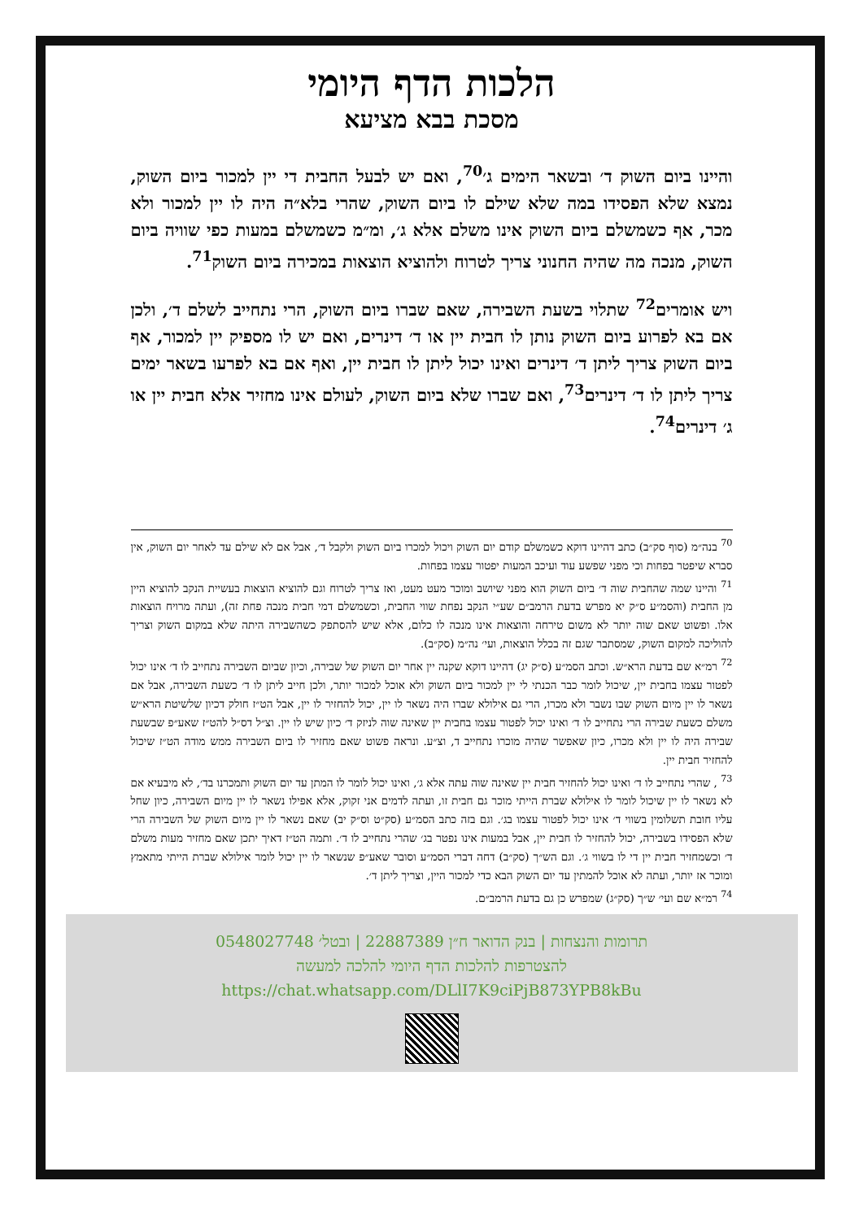הלכות הדף היומי
מסכת בבא מציעא
והיינו ביום השוק ד׳ ובשאר הימים ג׳<sup>70</sup>, ואם יש לבעל החבית די יין למכור ביום השוק, נמצא שלא הפסידו במה שלא שילם לו ביום השוק, שהרי בלא״ה היה לו יין למכור ולא מכר, אף כשמשלם ביום השוק אינו משלם אלא ג׳, ומ״מ כשמשלם במעות כפי שוויה ביום השוק, מנכה מה שהיה החנוני צריך לטרוח ולהוציא הוצאות במכירה ביום השוק<sup>71</sup>.
ויש אומרים<sup>72</sup> שתלוי בשעת השבירה, שאם שברו ביום השוק, הרי נתחייב לשלם ד׳, ולכן אם בא לפרוע ביום השוק נותן לו חבית יין או ד׳ דינרים, ואם יש לו מספיק יין למכור, אף ביום השוק צריך ליתן ד׳ דינרים ואינו יכול ליתן לו חבית יין, ואף אם בא לפרעו בשאר ימים צריך ליתן לו ד׳ דינרים<sup>73</sup>, ואם שברו שלא ביום השוק, לעולם אינו מחזיר אלא חבית יין או ג׳ דינרים<sup>74</sup>.
<sup>70</sup> בנה״מ (סוף סק״ב) כתב דהיינו דוקא כשמשלם קודם יום השוק ויכול למכרו ביום השוק ולקבל ד׳, אבל אם לא שילם עד לאחר יום השוק, אין סברא שיפטר בפחות וכי מפני שפשע עוד ועיכב המעות יפטור עצמו בפחות.
<sup>71</sup> והיינו שמה שהחבית שוה ד׳ ביום השוק הוא מפני שיושב ומוכר מעט מעט, ואז צריך לטרוח וגם להוציא הוצאות בעשיית הנקב להוציא היין מן החבית (והסמ״ע ס״ק יא מפרש בדעת הרמב״ם שע״י הנקב נפחת שווי החבית, וכשמשלם דמי חבית מנכה פחת זה), ועתה מרויח הוצאות אלו. ופשוט שאם שוה יותר לא משום טירחה והוצאות אינו מנכה לו כלום, אלא שיש להסתפק כשהשבירה היתה שלא במקום השוק וצריך להוליכה למקום השוק, שמסתבר שגם זה בכלל הוצאות, ועי׳ נה״מ (סק״ב).
<sup>72</sup> רמ״א שם בדעת הרא״ש. וכתב הסמ״ע (ס״ק יג) דהיינו דוקא שקנה יין אחר יום השוק של שבירה, וכיון שביום השבירה נתחייב לו ד׳ אינו יכול לפטור עצמו בחבית יין, שיכול לומר כבר הכנתי לי יין למכור ביום השוק ולא אוכל למכור יותר, ולכן חייב ליתן לו ד׳ כשעת השבירה, אבל אם נשאר לו יין מיום השוק שבו נשבר ולא מכרו, הרי גם אילולא שברו היה נשאר לו יין, יכול להחזיר לו יין, אבל הט״ז חולק דכיון שלשיטת הרא״ש משלם כשעת שבירה הרי נתחייב לו ד׳ ואינו יכול לפטור עצמו בחבית יין שאינה שוה לניזק ד׳ כיון שיש לו יין. וצ״ל דס״ל להט״ז שאע״פ שבשעת שבירה היה לו יין ולא מכרו, כיון שאפשר שהיה מוכרו נתחייב ד, וצ״ע. ונראה פשוט שאם מחזיר לו ביום השבירה ממש מודה הט״ז שיכול להחזיר חבית יין.
<sup>73</sup> , שהרי נתחייב לו ד׳ ואינו יכול להחזיר חבית יין שאינה שוה עתה אלא ג׳, ואינו יכול לומר לו המתן עד יום השוק ותמכרנו בד׳, לא מיבעיא אם לא נשאר לו יין שיכול לומר לו אילולא שברת הייתי מוכר גם חבית זו, ועתה לדמים אני זקוק, אלא אפילו נשאר לו יין מיום השבירה, כיון שחל עליו חובת תשלומין בשווי ד׳ אינו יכול לפטור עצמו בג׳. וגם בזה כתב הסמ״ע (סק״ט וס״ק יב) שאם נשאר לו יין מיום השוק של השבירה הרי שלא הפסידו בשבירה, יכול להחזיר לו חבית יין, אבל במעות אינו נפטר בג׳ שהרי נתחייב לו ד׳. ותמה הט״ז דאיך יתכן שאם מחזיר מעות משלם ד׳ וכשמחזיר חבית יין די לו בשווי ג׳. וגם הש״ך (סק״ב) דחה דברי הסמ״ע וסובר שאע״פ שנשאר לו יין יכול לומר אילולא שברת הייתי מתאמץ ומוכר אז יותר, ועתה לא אוכל להמתין עד יום השוק הבא כדי למכור היין, וצריך ליתן ד׳.
<sup>74</sup> רמ״א שם ועי׳ ש״ך (סק״ג) שמפרש כן גם בדעת הרמב״ם.
תרומות והנצחות | בנק הדואר ח״ן 22887389 | ובטל׳ 0548027748
להצטרפות להלכות הדף היומי להלכה למעשה
https://chat.whatsapp.com/DLlI7K9ciPjB873YPB8kBu